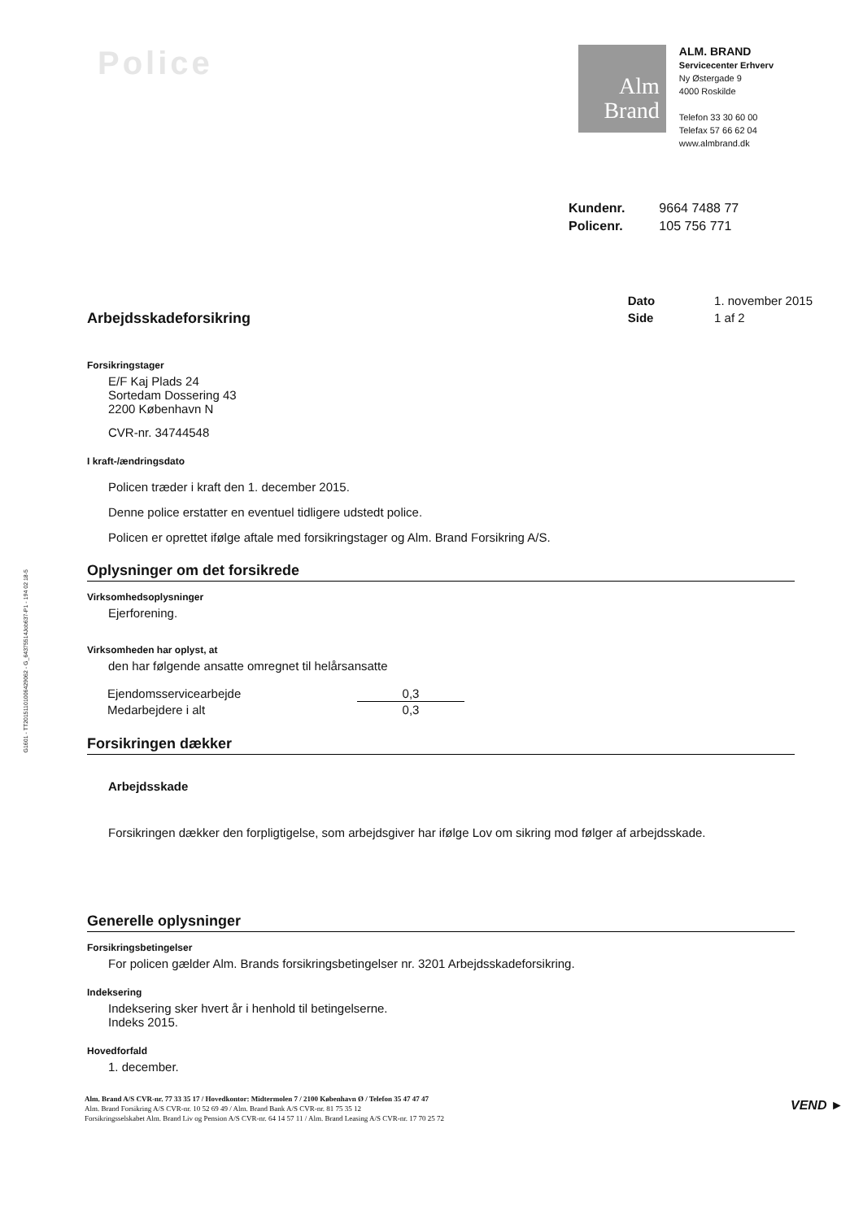Police
Alm
Brand
ALM. BRAND
Servicecenter Erhverv
Ny Østergade 9
4000 Roskilde
Telefon 33 30 60 00
Telefax 57 66 62 04
www.almbrand.dk
| Kundenr. | 9664 7488 77 |
| Policenr. | 105 756 771 |
Arbejdsskadeforsikring
| Dato | 1. november 2015 |
| Side | 1 af 2 |
Forsikringstager
E/F Kaj Plads 24
Sortedam Dossering 43
2200 København N
CVR-nr. 34744548
I kraft-/ændringsdato
Policen træder i kraft den 1. december 2015.
Denne police erstatter en eventuel tidligere udstedt police.
Policen er oprettet ifølge aftale med forsikringstager og Alm. Brand Forsikring A/S.
Oplysninger om det forsikrede
Virksomhedsoplysninger
Ejerforening.
Virksomheden har oplyst, at
den har følgende ansatte omregnet til helårsansatte
| Ejendomsservicearbejde | 0,3 |
| Medarbejdere i alt | 0,3 |
Forsikringen dækker
Arbejdsskade
Forsikringen dækker den forpligtigelse, som arbejdsgiver har ifølge Lov om sikring mod følger af arbejdsskade.
Generelle oplysninger
Forsikringsbetingelser
For policen gælder Alm. Brands forsikringsbetingelser nr. 3201 Arbejdsskadeforsikring.
Indeksering
Indeksering sker hvert år i henhold til betingelserne.
Indeks 2015.
Hovedforfald
1. december.
G1601 - TT20151101006429062 - G_64375514Job637-P1 - 194 02 18-5
Alm. Brand A/S CVR-nr. 77 33 35 17 / Hovedkontor: Midtermolen 7 / 2100 København Ø / Telefon 35 47 47 47
Alm. Brand Forsikring A/S CVR-nr. 10 52 69 49 / Alm. Brand Bank A/S CVR-nr. 81 75 35 12
Forsikringsselskabet Alm. Brand Liv og Pension A/S CVR-nr. 64 14 57 11 / Alm. Brand Leasing A/S CVR-nr. 17 70 25 72
VEND ►